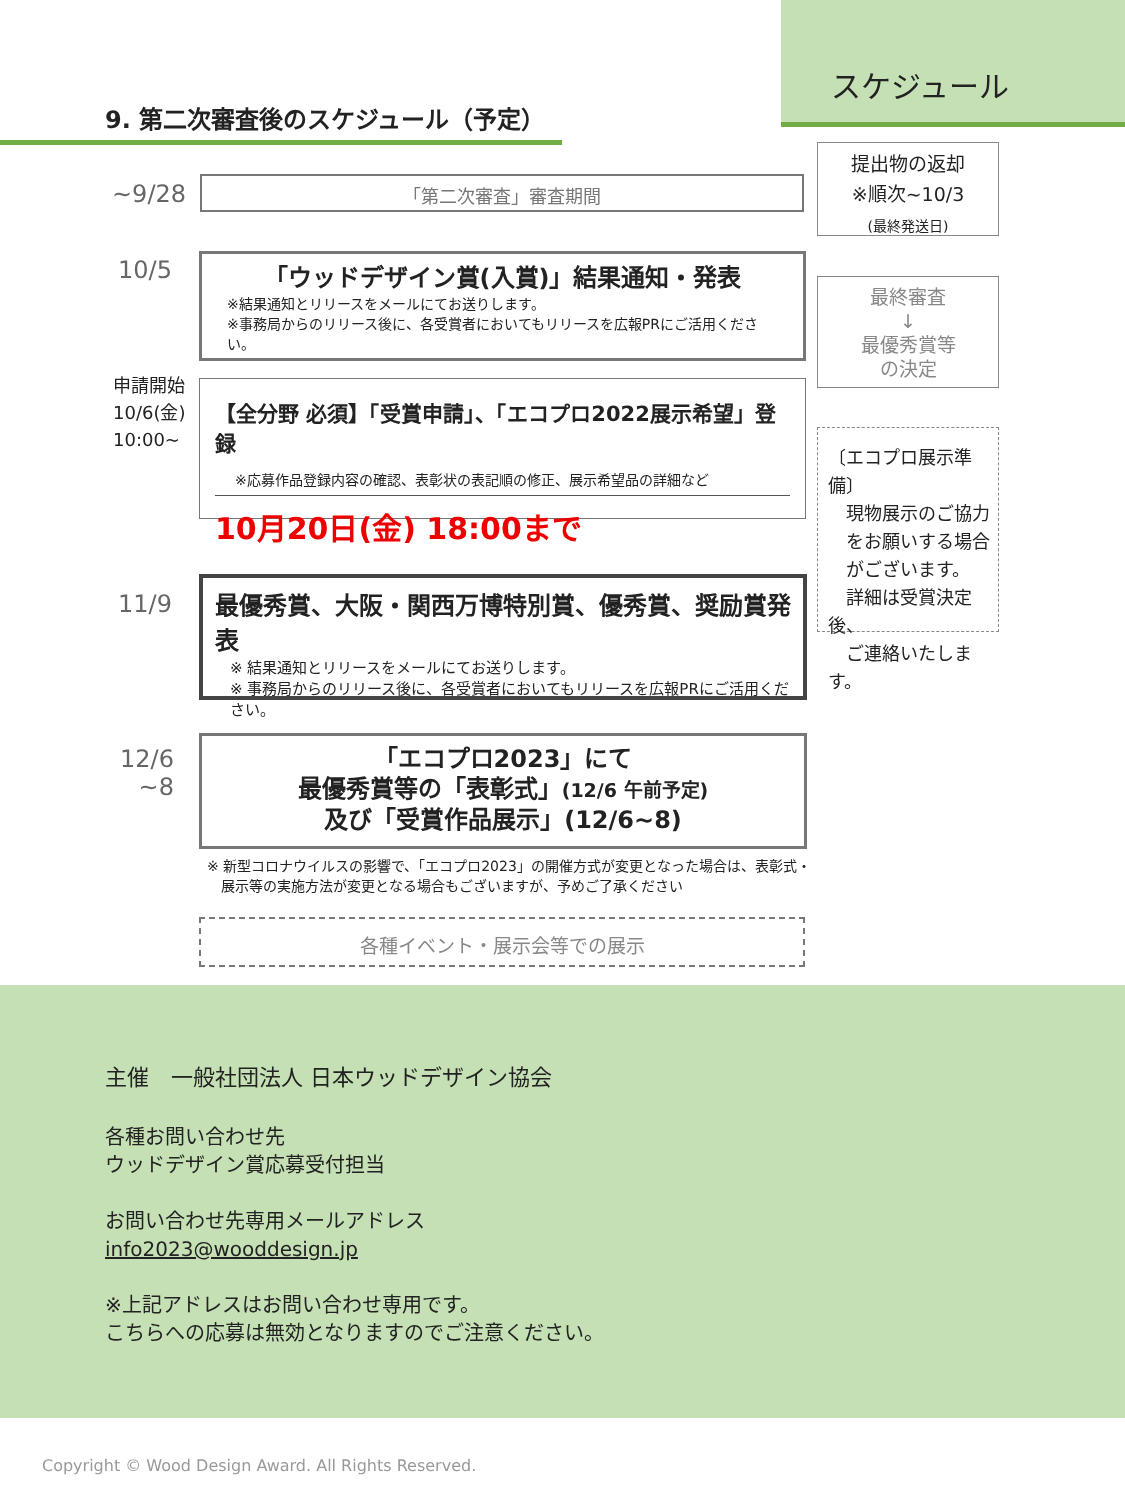スケジュール
9. 第二次審査後のスケジュール（予定）
~9/28 「第二次審査」審査期間
10/5
「ウッドデザイン賞(入賞)」結果通知・発表
※結果通知とリリースをメールにてお送りします。
※事務局からのリリース後に、各受賞者においてもリリースを広報PRにご活用ください。
申請開始
10/6(金)
10:00~
【全分野 必須】「受賞申請」、「エコプロ2022展示希望」登録
※応募作品登録内容の確認、表彰状の表記順の修正、展示希望品の詳細など
10月20日(金) 18:00まで
11/9
最優秀賞、大阪・関西万博特別賞、優秀賞、奨励賞発表
※ 結果通知とリリースをメールにてお送りします。
※ 事務局からのリリース後に、各受賞者においてもリリースを広報PRにご活用ください。
12/6
~8
「エコプロ2023」にて
最優秀賞等の「表彰式」(12/6 午前予定)
及び「受賞作品展示」(12/6~8)
※ 新型コロナウイルスの影響で、「エコプロ2023」の開催方式が変更となった場合は、表彰式・
　展示等の実施方法が変更となる場合もございますが、予めご了承ください
各種イベント・展示会等での展示
提出物の返却
※順次~10/3
(最終発送日)
最終審査
↓
最優秀賞等
の決定
〔エコプロ展示準備〕
　現物展示のご協力
　をお願いする場合
　がございます。
　詳細は受賞決定後、
　ご連絡いたします。
主催　一般社団法人 日本ウッドデザイン協会
各種お問い合わせ先
ウッドデザイン賞応募受付担当
お問い合わせ先専用メールアドレス
info2023@wooddesign.jp
※上記アドレスはお問い合わせ専用です。
こちらへの応募は無効となりますのでご注意ください。
Copyright © Wood Design Award. All Rights Reserved.